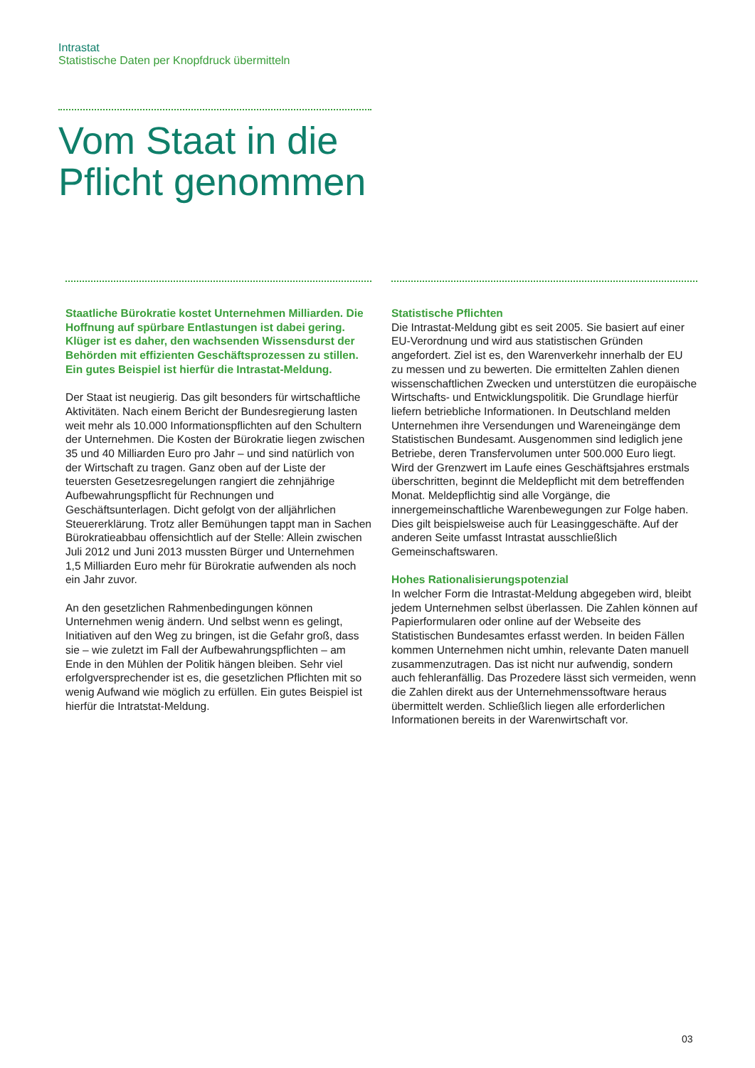Intrastat
Statistische Daten per Knopfdruck übermitteln
Vom Staat in die
Pflicht genommen
Staatliche Bürokratie kostet Unternehmen Milliarden. Die Hoffnung auf spürbare Entlastungen ist dabei gering. Klüger ist es daher, den wachsenden Wissensdurst der Behörden mit effizienten Geschäftsprozessen zu stillen. Ein gutes Beispiel ist hierfür die Intrastat-Meldung.
Der Staat ist neugierig. Das gilt besonders für wirtschaftliche Aktivitäten. Nach einem Bericht der Bundesregierung lasten weit mehr als 10.000 Informationspflichten auf den Schultern der Unternehmen. Die Kosten der Bürokratie liegen zwischen 35 und 40 Milliarden Euro pro Jahr – und sind natürlich von der Wirtschaft zu tragen. Ganz oben auf der Liste der teuersten Gesetzesregelungen rangiert die zehnjährige Aufbewahrungspflicht für Rechnungen und Geschäftsunterlagen. Dicht gefolgt von der alljährlichen Steuererklärung. Trotz aller Bemühungen tappt man in Sachen Bürokratieabbau offensichtlich auf der Stelle: Allein zwischen Juli 2012 und Juni 2013 mussten Bürger und Unternehmen 1,5 Milliarden Euro mehr für Bürokratie aufwenden als noch ein Jahr zuvor.
An den gesetzlichen Rahmenbedingungen können Unternehmen wenig ändern. Und selbst wenn es gelingt, Initiativen auf den Weg zu bringen, ist die Gefahr groß, dass sie – wie zuletzt im Fall der Aufbewahrungspflichten – am Ende in den Mühlen der Politik hängen bleiben. Sehr viel erfolgversprechender ist es, die gesetzlichen Pflichten mit so wenig Aufwand wie möglich zu erfüllen. Ein gutes Beispiel ist hierfür die Intratstat-Meldung.
Statistische Pflichten
Die Intrastat-Meldung gibt es seit 2005. Sie basiert auf einer EU-Verordnung und wird aus statistischen Gründen angefordert. Ziel ist es, den Warenverkehr innerhalb der EU zu messen und zu bewerten. Die ermittelten Zahlen dienen wissenschaftlichen Zwecken und unterstützen die europäische Wirtschafts- und Entwicklungspolitik. Die Grundlage hierfür liefern betriebliche Informationen. In Deutschland melden Unternehmen ihre Versendungen und Wareneingänge dem Statistischen Bundesamt. Ausgenommen sind lediglich jene Betriebe, deren Transfervolumen unter 500.000 Euro liegt. Wird der Grenzwert im Laufe eines Geschäftsjahres erstmals überschritten, beginnt die Meldepflicht mit dem betreffenden Monat. Meldepflichtig sind alle Vorgänge, die innergemeinschaftliche Warenbewegungen zur Folge haben. Dies gilt beispielsweise auch für Leasinggeschäfte. Auf der anderen Seite umfasst Intrastat ausschließlich Gemeinschaftswaren.
Hohes Rationalisierungspotenzial
In welcher Form die Intrastat-Meldung abgegeben wird, bleibt jedem Unternehmen selbst überlassen. Die Zahlen können auf Papierformularen oder online auf der Webseite des Statistischen Bundesamtes erfasst werden. In beiden Fällen kommen Unternehmen nicht umhin, relevante Daten manuell zusammenzutragen. Das ist nicht nur aufwendig, sondern auch fehleranfällig. Das Prozedere lässt sich vermeiden, wenn die Zahlen direkt aus der Unternehmenssoftware heraus übermittelt werden. Schließlich liegen alle erforderlichen Informationen bereits in der Warenwirtschaft vor.
03